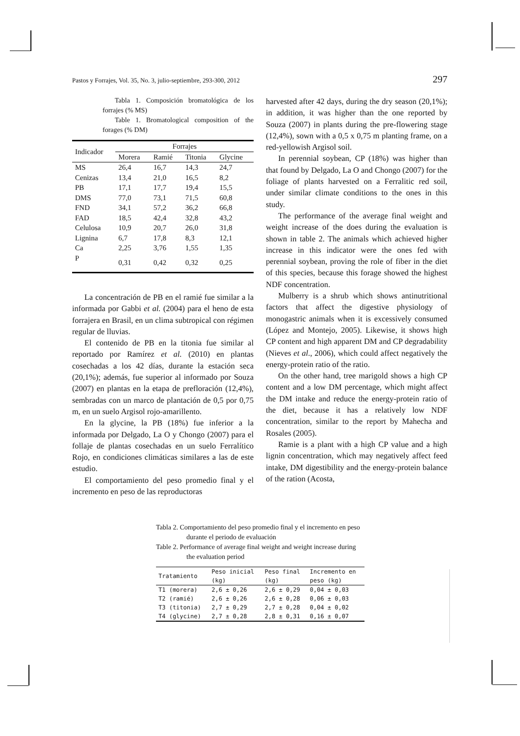Pastos y Forrajes, Vol. 35, No. 3, julio-septiembre, 293-300, 2012 297
Tabla 1. Composición bromatológica de los forrajes (% MS)
Table 1. Bromatological composition of the forages (% DM)
| Indicador | Forrajes | | | |
| --- | --- | --- | --- | --- |
| | Morera | Ramié | Titonia | Glycine |
| MS | 26,4 | 16,7 | 14,3 | 24,7 |
| Cenizas | 13,4 | 21,0 | 16,5 | 8,2 |
| PB | 17,1 | 17,7 | 19,4 | 15,5 |
| DMS | 77,0 | 73,1 | 71,5 | 60,8 |
| FND | 34,1 | 57,2 | 36,2 | 66,8 |
| FAD | 18,5 | 42,4 | 32,8 | 43,2 |
| Celulosa | 10,9 | 20,7 | 26,0 | 31,8 |
| Lignina | 6,7 | 17,8 | 8,3 | 12,1 |
| Ca | 2,25 | 3,76 | 1,55 | 1,35 |
| P | 0,31 | 0,42 | 0,32 | 0,25 |
La concentración de PB en el ramié fue similar a la informada por Gabbi et al. (2004) para el heno de esta forrajera en Brasil, en un clima subtropical con régimen regular de lluvias.
El contenido de PB en la titonia fue similar al reportado por Ramírez et al. (2010) en plantas cosechadas a los 42 días, durante la estación seca (20,1%); además, fue superior al informado por Souza (2007) en plantas en la etapa de prefloración (12,4%), sembradas con un marco de plantación de 0,5 por 0,75 m, en un suelo Argisol rojo-amarillento.
En la glycine, la PB (18%) fue inferior a la informada por Delgado, La O y Chongo (2007) para el follaje de plantas cosechadas en un suelo Ferralítico Rojo, en condiciones climáticas similares a las de este estudio.
El comportamiento del peso promedio final y el incremento en peso de las reproductoras
harvested after 42 days, during the dry season (20,1%); in addition, it was higher than the one reported by Souza (2007) in plants during the pre-flowering stage (12,4%), sown with a 0,5 x 0,75 m planting frame, on a red-yellowish Argisol soil.
In perennial soybean, CP (18%) was higher than that found by Delgado, La O and Chongo (2007) for the foliage of plants harvested on a Ferralitic red soil, under similar climate conditions to the ones in this study.
The performance of the average final weight and weight increase of the does during the evaluation is shown in table 2. The animals which achieved higher increase in this indicator were the ones fed with perennial soybean, proving the role of fiber in the diet of this species, because this forage showed the highest NDF concentration.
Mulberry is a shrub which shows antinutritional factors that affect the digestive physiology of monogastric animals when it is excessively consumed (López and Montejo, 2005). Likewise, it shows high CP content and high apparent DM and CP degradability (Nieves et al., 2006), which could affect negatively the energy-protein ratio of the ratio.
On the other hand, tree marigold shows a high CP content and a low DM percentage, which might affect the DM intake and reduce the energy-protein ratio of the diet, because it has a relatively low NDF concentration, similar to the report by Mahecha and Rosales (2005).
Ramie is a plant with a high CP value and a high lignin concentration, which may negatively affect feed intake, DM digestibility and the energy-protein balance of the ration (Acosta,
Tabla 2. Comportamiento del peso promedio final y el incremento en peso durante el periodo de evaluación
Table 2. Performance of average final weight and weight increase during the evaluation period
| Tratamiento | Peso inicial (kg) | Peso final (kg) | Incremento en peso (kg) |
| --- | --- | --- | --- |
| T1 (morera) | 2,6 ± 0,26 | 2,6 ± 0,29 | 0,04 ± 0,03 |
| T2 (ramié) | 2,6 ± 0,26 | 2,6 ± 0,28 | 0,06 ± 0,03 |
| T3 (titonia) | 2,7 ± 0,29 | 2,7 ± 0,28 | 0,04 ± 0,02 |
| T4 (glycine) | 2,7 ± 0,28 | 2,8 ± 0,31 | 0,16 ± 0,07 |